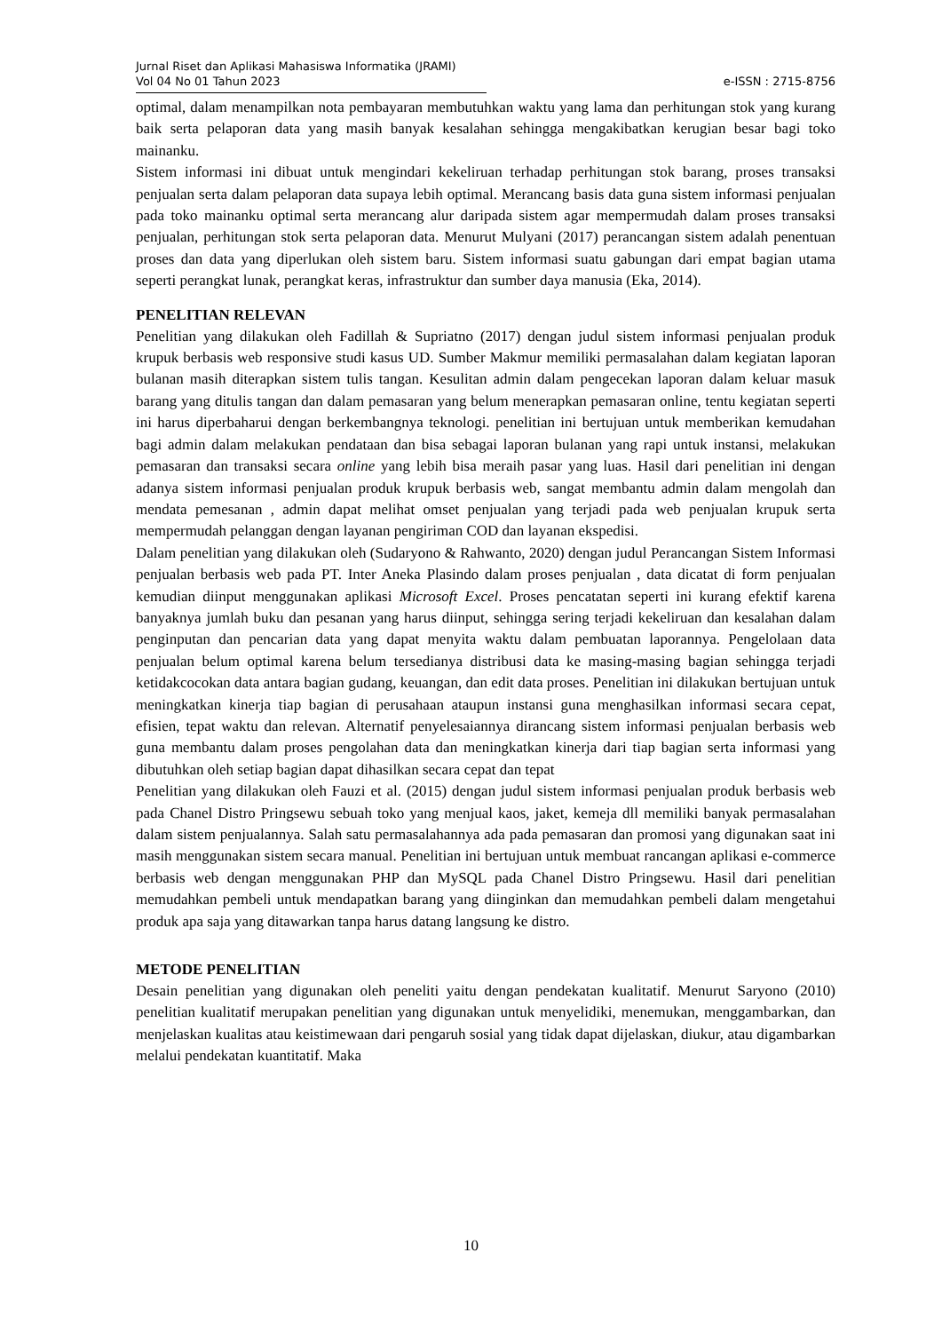Jurnal Riset dan Aplikasi Mahasiswa Informatika (JRAMI)
Vol 04 No 01 Tahun 2023
e-ISSN : 2715-8756
optimal, dalam menampilkan nota pembayaran membutuhkan waktu yang lama dan perhitungan stok yang kurang baik serta pelaporan data yang masih banyak kesalahan sehingga mengakibatkan kerugian besar bagi toko mainanku.
Sistem informasi ini dibuat untuk mengindari kekeliruan terhadap perhitungan stok barang, proses transaksi penjualan serta dalam pelaporan data supaya lebih optimal. Merancang basis data guna sistem informasi penjualan pada toko mainanku optimal serta merancang alur daripada sistem agar mempermudah dalam proses transaksi penjualan, perhitungan stok serta pelaporan data. Menurut Mulyani (2017) perancangan sistem adalah penentuan proses dan data yang diperlukan oleh sistem baru. Sistem informasi suatu gabungan dari empat bagian utama seperti perangkat lunak, perangkat keras, infrastruktur dan sumber daya manusia (Eka, 2014).
PENELITIAN RELEVAN
Penelitian yang dilakukan oleh Fadillah & Supriatno (2017) dengan judul sistem informasi penjualan produk krupuk berbasis web responsive studi kasus UD. Sumber Makmur memiliki permasalahan dalam kegiatan laporan bulanan masih diterapkan sistem tulis tangan. Kesulitan admin dalam pengecekan laporan dalam keluar masuk barang yang ditulis tangan dan dalam pemasaran yang belum menerapkan pemasaran online, tentu kegiatan seperti ini harus diperbaharui dengan berkembangnya teknologi. penelitian ini bertujuan untuk memberikan kemudahan bagi admin dalam melakukan pendataan dan bisa sebagai laporan bulanan yang rapi untuk instansi, melakukan pemasaran dan transaksi secara online yang lebih bisa meraih pasar yang luas. Hasil dari penelitian ini dengan adanya sistem informasi penjualan produk krupuk berbasis web, sangat membantu admin dalam mengolah dan mendata pemesanan , admin dapat melihat omset penjualan yang terjadi pada web penjualan krupuk serta mempermudah pelanggan dengan layanan pengiriman COD dan layanan ekspedisi.
Dalam penelitian yang dilakukan oleh (Sudaryono & Rahwanto, 2020) dengan judul Perancangan Sistem Informasi penjualan berbasis web pada PT. Inter Aneka Plasindo dalam proses penjualan , data dicatat di form penjualan kemudian diinput menggunakan aplikasi Microsoft Excel. Proses pencatatan seperti ini kurang efektif karena banyaknya jumlah buku dan pesanan yang harus diinput, sehingga sering terjadi kekeliruan dan kesalahan dalam penginputan dan pencarian data yang dapat menyita waktu dalam pembuatan laporannya. Pengelolaan data penjualan belum optimal karena belum tersedianya distribusi data ke masing-masing bagian sehingga terjadi ketidakcocokan data antara bagian gudang, keuangan, dan edit data proses. Penelitian ini dilakukan bertujuan untuk meningkatkan kinerja tiap bagian di perusahaan ataupun instansi guna menghasilkan informasi secara cepat, efisien, tepat waktu dan relevan. Alternatif penyelesaiannya dirancang sistem informasi penjualan berbasis web guna membantu dalam proses pengolahan data dan meningkatkan kinerja dari tiap bagian serta informasi yang dibutuhkan oleh setiap bagian dapat dihasilkan secara cepat dan tepat
Penelitian yang dilakukan oleh Fauzi et al. (2015) dengan judul sistem informasi penjualan produk berbasis web pada Chanel Distro Pringsewu sebuah toko yang menjual kaos, jaket, kemeja dll memiliki banyak permasalahan dalam sistem penjualannya. Salah satu permasalahannya ada pada pemasaran dan promosi yang digunakan saat ini masih menggunakan sistem secara manual. Penelitian ini bertujuan untuk membuat rancangan aplikasi e-commerce berbasis web dengan menggunakan PHP dan MySQL pada Chanel Distro Pringsewu. Hasil dari penelitian memudahkan pembeli untuk mendapatkan barang yang diinginkan dan memudahkan pembeli dalam mengetahui produk apa saja yang ditawarkan tanpa harus datang langsung ke distro.
METODE PENELITIAN
Desain penelitian yang digunakan oleh peneliti yaitu dengan pendekatan kualitatif. Menurut Saryono (2010) penelitian kualitatif merupakan penelitian yang digunakan untuk menyelidiki, menemukan, menggambarkan, dan menjelaskan kualitas atau keistimewaan dari pengaruh sosial yang tidak dapat dijelaskan, diukur, atau digambarkan melalui pendekatan kuantitatif. Maka
10